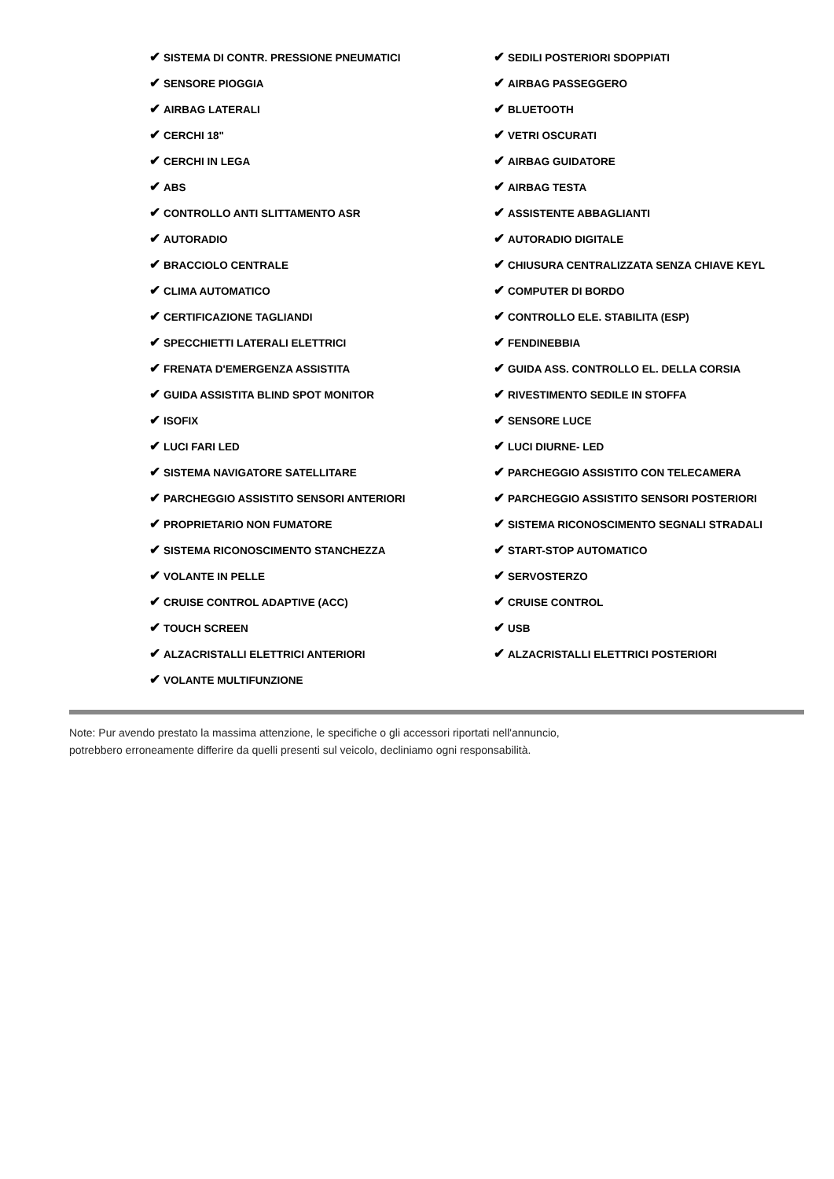| ✔ SISTEMA DI CONTR. PRESSIONE PNEUMATICI | ✔ SEDILI POSTERIORI SDOPPIATI |
| ✔ SENSORE PIOGGIA | ✔ AIRBAG PASSEGGERO |
| ✔ AIRBAG LATERALI | ✔ BLUETOOTH |
| ✔ CERCHI 18" | ✔ VETRI OSCURATI |
| ✔ CERCHI IN LEGA | ✔ AIRBAG GUIDATORE |
| ✔ ABS | ✔ AIRBAG TESTA |
| ✔ CONTROLLO ANTI SLITTAMENTO ASR | ✔ ASSISTENTE ABBAGLIANTI |
| ✔ AUTORADIO | ✔ AUTORADIO DIGITALE |
| ✔ BRACCIOLO CENTRALE | ✔ CHIUSURA CENTRALIZZATA SENZA CHIAVE KEYL |
| ✔ CLIMA AUTOMATICO | ✔ COMPUTER DI BORDO |
| ✔ CERTIFICAZIONE TAGLIANDI | ✔ CONTROLLO ELE. STABILITA (ESP) |
| ✔ SPECCHIETTI LATERALI ELETTRICI | ✔ FENDINEBBIA |
| ✔ FRENATA D'EMERGENZA ASSISTITA | ✔ GUIDA ASS. CONTROLLO EL. DELLA CORSIA |
| ✔ GUIDA ASSISTITA BLIND SPOT MONITOR | ✔ RIVESTIMENTO SEDILE IN STOFFA |
| ✔ ISOFIX | ✔ SENSORE LUCE |
| ✔ LUCI FARI LED | ✔ LUCI DIURNE- LED |
| ✔ SISTEMA NAVIGATORE SATELLITARE | ✔ PARCHEGGIO ASSISTITO CON TELECAMERA |
| ✔ PARCHEGGIO ASSISTITO SENSORI ANTERIORI | ✔ PARCHEGGIO ASSISTITO SENSORI POSTERIORI |
| ✔ PROPRIETARIO NON FUMATORE | ✔ SISTEMA RICONOSCIMENTO SEGNALI STRADALI |
| ✔ SISTEMA RICONOSCIMENTO STANCHEZZA | ✔ START-STOP AUTOMATICO |
| ✔ VOLANTE IN PELLE | ✔ SERVOSTERZO |
| ✔ CRUISE CONTROL ADAPTIVE (ACC) | ✔ CRUISE CONTROL |
| ✔ TOUCH SCREEN | ✔ USB |
| ✔ ALZACRISTALLI ELETTRICI ANTERIORI | ✔ ALZACRISTALLI ELETTRICI POSTERIORI |
| ✔ VOLANTE MULTIFUNZIONE | |
Note: Pur avendo prestato la massima attenzione, le specifiche o gli accessori riportati nell'annuncio,
potrebbero erroneamente differire da quelli presenti sul veicolo, decliniamo ogni responsabilità.